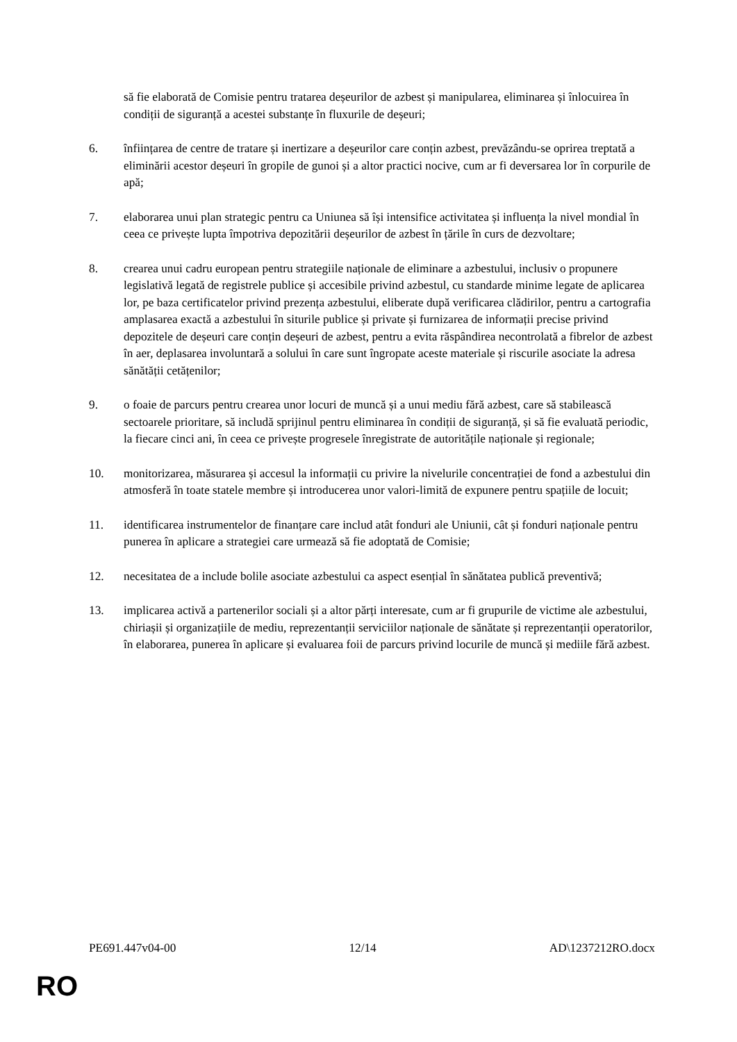să fie elaborată de Comisie pentru tratarea deșeurilor de azbest și manipularea, eliminarea și înlocuirea în condiții de siguranță a acestei substanțe în fluxurile de deșeuri;
6. înființarea de centre de tratare și inertizare a deșeurilor care conțin azbest, prevăzându-se oprirea treptată a eliminării acestor deșeuri în gropile de gunoi și a altor practici nocive, cum ar fi deversarea lor în corpurile de apă;
7. elaborarea unui plan strategic pentru ca Uniunea să își intensifice activitatea și influența la nivel mondial în ceea ce privește lupta împotriva depozitării deșeurilor de azbest în țările în curs de dezvoltare;
8. crearea unui cadru european pentru strategiile naționale de eliminare a azbestului, inclusiv o propunere legislativă legată de registrele publice și accesibile privind azbestul, cu standarde minime legate de aplicarea lor, pe baza certificatelor privind prezența azbestului, eliberate după verificarea clădirilor, pentru a cartografia amplasarea exactă a azbestului în siturile publice și private și furnizarea de informații precise privind depozitele de deșeuri care conțin deșeuri de azbest, pentru a evita răspândirea necontrolată a fibrelor de azbest în aer, deplasarea involuntară a solului în care sunt îngropate aceste materiale și riscurile asociate la adresa sănătății cetățenilor;
9. o foaie de parcurs pentru crearea unor locuri de muncă și a unui mediu fără azbest, care să stabilească sectoarele prioritare, să includă sprijinul pentru eliminarea în condiții de siguranță, și să fie evaluată periodic, la fiecare cinci ani, în ceea ce privește progresele înregistrate de autoritățile naționale și regionale;
10. monitorizarea, măsurarea și accesul la informații cu privire la nivelurile concentrației de fond a azbestului din atmosferă în toate statele membre și introducerea unor valori-limită de expunere pentru spațiile de locuit;
11. identificarea instrumentelor de finanțare care includ atât fonduri ale Uniunii, cât și fonduri naționale pentru punerea în aplicare a strategiei care urmează să fie adoptată de Comisie;
12. necesitatea de a include bolile asociate azbestului ca aspect esențial în sănătatea publică preventivă;
13. implicarea activă a partenerilor sociali și a altor părți interesate, cum ar fi grupurile de victime ale azbestului, chiriașii și organizațiile de mediu, reprezentanții serviciilor naționale de sănătate și reprezentanții operatorilor, în elaborarea, punerea în aplicare și evaluarea foii de parcurs privind locurile de muncă și mediile fără azbest.
PE691.447v04-00 12/14 AD\1237212RO.docx
RO